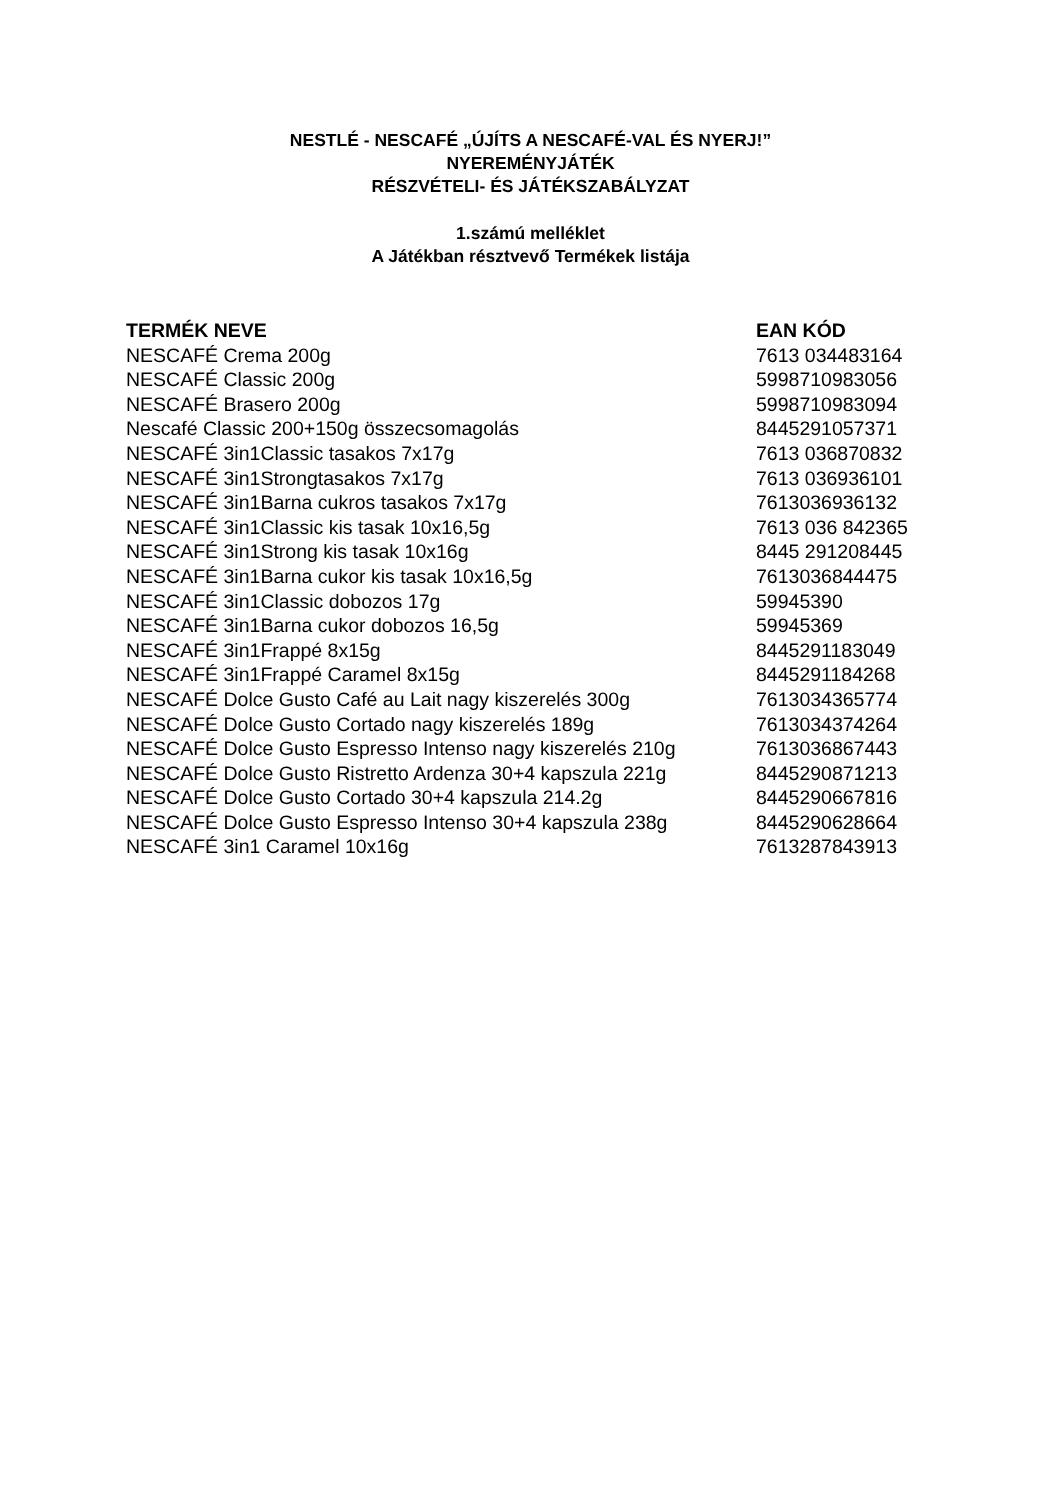NESTLÉ - NESCAFÉ „ÚJÍTS A NESCAFÉ-VAL ÉS NYERJ!”
NYEREMÉNYJÁTÉK
RÉSZVÉTELI- ÉS JÁTÉKSZABÁLYZAT
1.számú melléklet
A Játékban résztvevő Termékek listája
| TERMÉK NEVE | EAN KÓD |
| --- | --- |
| NESCAFÉ Crema 200g | 7613 034483164 |
| NESCAFÉ Classic 200g | 5998710983056 |
| NESCAFÉ Brasero 200g | 5998710983094 |
| Nescafé Classic 200+150g összecsomagolás | 8445291057371 |
| NESCAFÉ 3in1Classic tasakos 7x17g | 7613 036870832 |
| NESCAFÉ 3in1Strongtasakos 7x17g | 7613 036936101 |
| NESCAFÉ 3in1Barna cukros tasakos 7x17g | 7613036936132 |
| NESCAFÉ 3in1Classic kis tasak 10x16,5g | 7613 036 842365 |
| NESCAFÉ 3in1Strong kis tasak 10x16g | 8445 291208445 |
| NESCAFÉ 3in1Barna cukor kis tasak 10x16,5g | 7613036844475 |
| NESCAFÉ 3in1Classic dobozos 17g | 59945390 |
| NESCAFÉ 3in1Barna cukor dobozos 16,5g | 59945369 |
| NESCAFÉ 3in1Frappé 8x15g | 8445291183049 |
| NESCAFÉ 3in1Frappé Caramel 8x15g | 8445291184268 |
| NESCAFÉ Dolce Gusto Café au Lait nagy kiszerelés 300g | 7613034365774 |
| NESCAFÉ Dolce Gusto Cortado nagy kiszerelés 189g | 7613034374264 |
| NESCAFÉ Dolce Gusto Espresso Intenso nagy kiszerelés 210g | 7613036867443 |
| NESCAFÉ Dolce Gusto Ristretto Ardenza 30+4 kapszula 221g | 8445290871213 |
| NESCAFÉ Dolce Gusto Cortado 30+4 kapszula 214.2g | 8445290667816 |
| NESCAFÉ Dolce Gusto Espresso Intenso 30+4 kapszula 238g | 8445290628664 |
| NESCAFÉ 3in1 Caramel 10x16g | 7613287843913 |